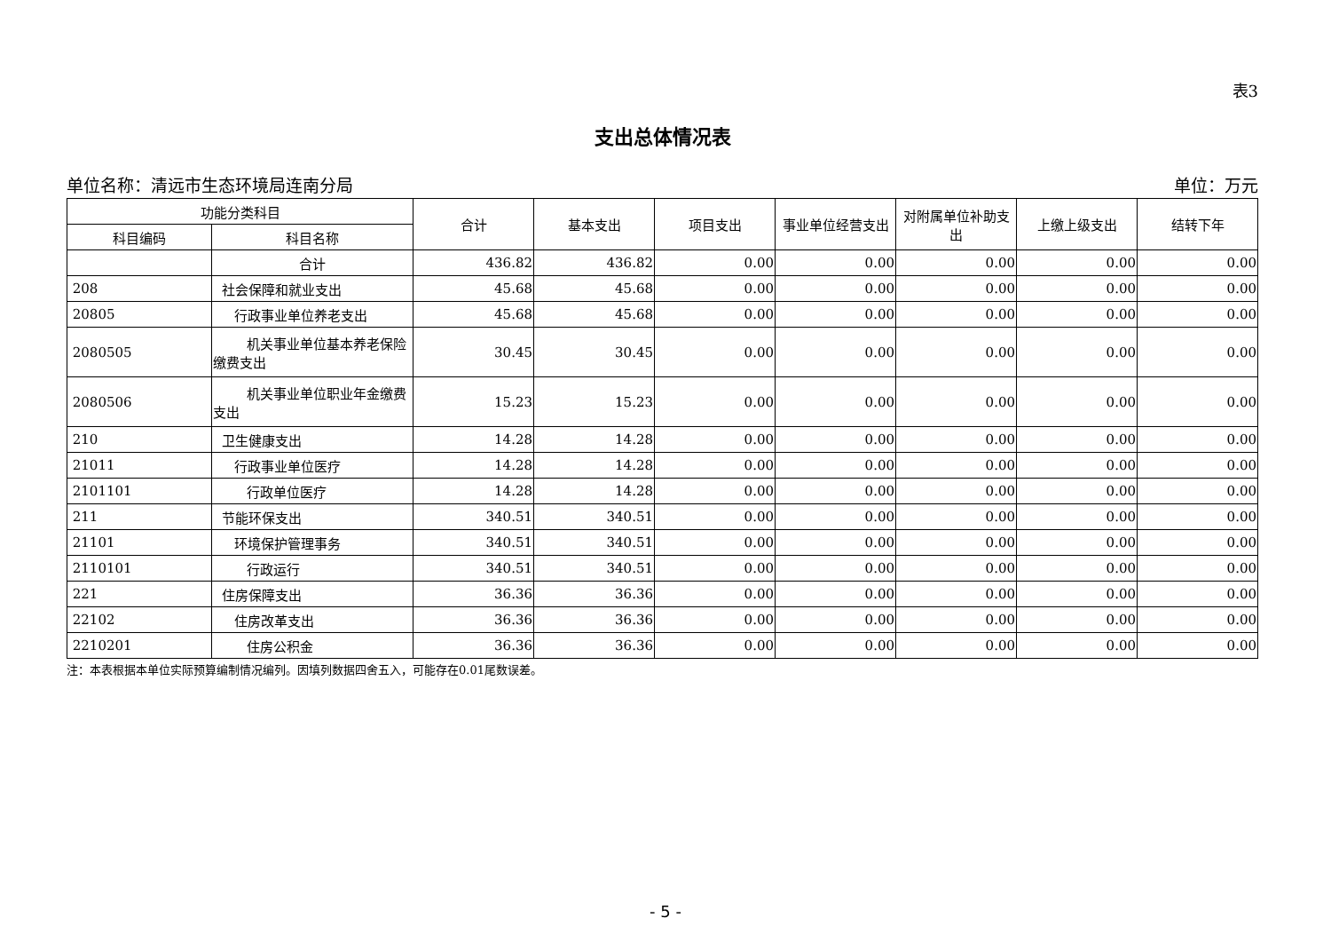表3
支出总体情况表
单位名称：清远市生态环境局连南分局 单位：万元
| 功能分类科目 | | 合计 | 基本支出 | 项目支出 | 事业单位经营支出 | 对附属单位补助支出 | 上缴上级支出 | 结转下年 |
| --- | --- | --- | --- | --- | --- | --- | --- | --- |
| 科目编码 | 科目名称 | | | | | | | |
| | 合计 | 436.82 | 436.82 | 0.00 | 0.00 | 0.00 | 0.00 | 0.00 |
| 208 | 社会保障和就业支出 | 45.68 | 45.68 | 0.00 | 0.00 | 0.00 | 0.00 | 0.00 |
| 20805 | 行政事业单位养老支出 | 45.68 | 45.68 | 0.00 | 0.00 | 0.00 | 0.00 | 0.00 |
| 2080505 | 机关事业单位基本养老保险缴费支出 | 30.45 | 30.45 | 0.00 | 0.00 | 0.00 | 0.00 | 0.00 |
| 2080506 | 机关事业单位职业年金缴费支出 | 15.23 | 15.23 | 0.00 | 0.00 | 0.00 | 0.00 | 0.00 |
| 210 | 卫生健康支出 | 14.28 | 14.28 | 0.00 | 0.00 | 0.00 | 0.00 | 0.00 |
| 21011 | 行政事业单位医疗 | 14.28 | 14.28 | 0.00 | 0.00 | 0.00 | 0.00 | 0.00 |
| 2101101 | 行政单位医疗 | 14.28 | 14.28 | 0.00 | 0.00 | 0.00 | 0.00 | 0.00 |
| 211 | 节能环保支出 | 340.51 | 340.51 | 0.00 | 0.00 | 0.00 | 0.00 | 0.00 |
| 21101 | 环境保护管理事务 | 340.51 | 340.51 | 0.00 | 0.00 | 0.00 | 0.00 | 0.00 |
| 2110101 | 行政运行 | 340.51 | 340.51 | 0.00 | 0.00 | 0.00 | 0.00 | 0.00 |
| 221 | 住房保障支出 | 36.36 | 36.36 | 0.00 | 0.00 | 0.00 | 0.00 | 0.00 |
| 22102 | 住房改革支出 | 36.36 | 36.36 | 0.00 | 0.00 | 0.00 | 0.00 | 0.00 |
| 2210201 | 住房公积金 | 36.36 | 36.36 | 0.00 | 0.00 | 0.00 | 0.00 | 0.00 |
注：本表根据本单位实际预算编制情况编列。因填列数据四舍五入，可能存在0.01尾数误差。
- 5 -